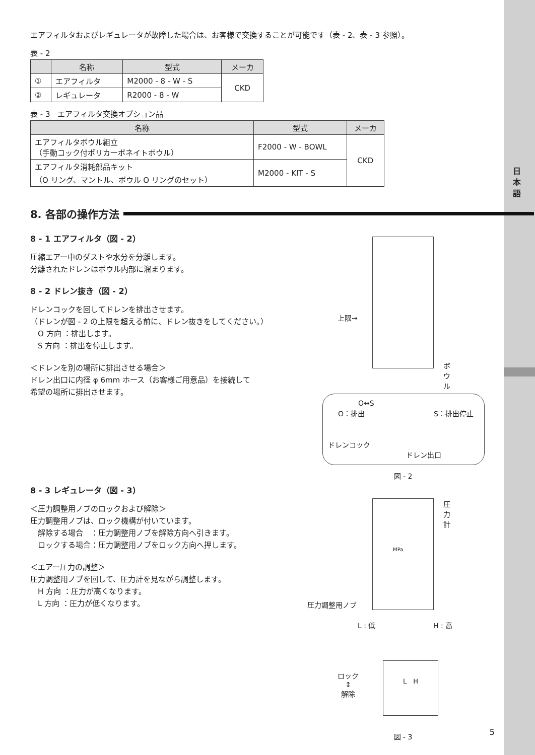日本語
エアフィルタおよびレギュレータが故障した場合は、お客様で交換することが可能です（表 - 2、表 - 3 参照）。
表 - 2
| | 名称 | 型式 | メーカ |
| --- | --- | --- | --- |
| ① | エアフィルタ | M2000 - 8 - W - S | CKD |
| ② | レギュレータ | R2000 - 8 - W | |
表 - 3　エアフィルタ交換オプション品
| 名称 | 型式 | メーカ |
| --- | --- | --- |
| エアフィルタボウル組立 （手動コック付ポリカーボネイトボウル） | F2000 - W - BOWL | CKD |
| エアフィルタ消耗部品キット （O リング、マントル、ボウル O リングのセット） | M2000 - KIT - S | |
8. 各部の操作方法
8 - 1 エアフィルタ（図 - 2）
圧縮エアー中のダストや水分を分離します。
分離されたドレンはボウル内部に溜まります。
8 - 2 ドレン抜き（図 - 2）
ドレンコックを回してドレンを排出させます。
（ドレンが図 - 2 の上限を超える前に、ドレン抜きをしてください。）
　O 方向 ：排出します。
　S 方向 ：排出を停止します。
＜ドレンを別の場所に排出させる場合＞
ドレン出口に内径 φ 6mm ホース（お客様ご用意品）を接続して
希望の場所に排出させます。
8 - 3 レギュレータ（図 - 3）
＜圧力調整用ノブのロックおよび解除＞
圧力調整用ノブは、ロック機構が付いています。
　解除する場合　：圧力調整用ノブを解除方向へ引きます。
　ロックする場合：圧力調整用ノブをロック方向へ押します。
＜エアー圧力の調整＞
圧力調整用ノブを回して、圧力計を見ながら調整します。
　H 方向 ：圧力が高くなります。
　L 方向 ：圧力が低くなります。
上限→
ボウル
O：排出 S：排出停止
O↔S
ドレンコック
ドレン出口
図 - 2
圧力計
MPa
圧力調整用ノブ
L : 低 H : 高
ロック
↕
解除
L　H
図 - 3
5